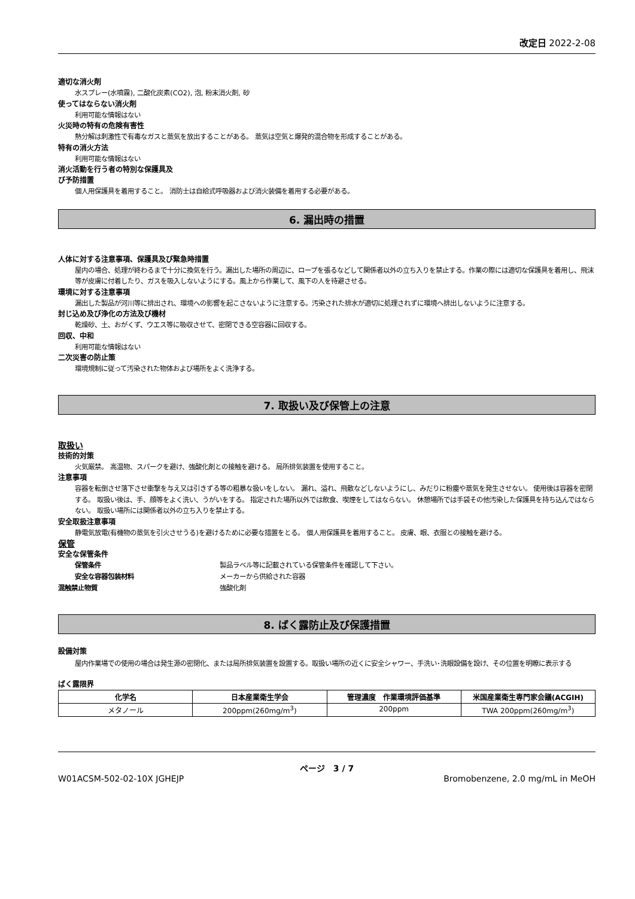改定日 2022-2-08
適切な消火剤
水スプレー(水噴霧), 二酸化炭素(CO2), 泡, 粉末消火剤, 砂
使ってはならない消火剤
利用可能な情報はない
火災時の特有の危険有害性
熱分解は刺激性で有毒なガスと蒸気を放出することがある。 蒸気は空気と爆発的混合物を形成することがある。
特有の消火方法
利用可能な情報はない
消火活動を行う者の特別な保護具及
び予防措置
個人用保護具を着用すること。 消防士は自給式呼吸器および消火装備を着用する必要がある。
6. 漏出時の措置
人体に対する注意事項、保護具及び緊急時措置
屋内の場合、処理が終わるまで十分に換気を行う。漏出した場所の周辺に、ロープを張るなどして関係者以外の立ち入りを禁止する。作業の際には適切な保護具を着用し、飛沫等が皮膚に付着したり、ガスを吸入しないようにする。風上から作業して、風下の人を待避させる。
環境に対する注意事項
漏出した製品が河川等に排出され、環境への影響を起こさないように注意する。汚染された排水が適切に処理されずに環境へ排出しないように注意する。
封じ込め及び浄化の方法及び機材
乾燥砂、土、おがくず、ウエス等に吸収させて、密閉できる空容器に回収する。
回収、中和
利用可能な情報はない
二次災害の防止策
環境規制に従って汚染された物体および場所をよく洗浄する。
7. 取扱い及び保管上の注意
取扱い
技術的対策
火気厳禁。 高温物、スパークを避け、強酸化剤との接触を避ける。 局所排気装置を使用すること。
注意事項
容器を転倒させ落下させ衝撃を与え又は引きずる等の粗暴な扱いをしない。 漏れ、溢れ、飛散などしないようにし、みだりに粉塵や蒸気を発生させない。 使用後は容器を密閉する。 取扱い後は、手、顔等をよく洗い、うがいをする。 指定された場所以外では飲食、喫煙をしてはならない。 休憩場所では手袋その他汚染した保護具を持ち込んではならない。 取扱い場所には関係者以外の立ち入りを禁止する。
安全取扱注意事項
静電気放電(有機物の蒸気を引火させうる)を避けるために必要な措置をとる。 個人用保護具を着用すること。 皮膚、眼、衣服との接触を避ける。
保管
安全な保管条件
保管条件 製品ラベル等に記載されている保管条件を確認して下さい。
安全な容器包装材料 メーカーから供給された容器
混触禁止物質 強酸化剤
8. ばく露防止及び保護措置
設備対策
屋内作業場での使用の場合は発生源の密閉化、または局所排気装置を設置する。取扱い場所の近くに安全シャワー、手洗い･洗眼設備を設け、その位置を明瞭に表示する
ばく露限界
| 化学名 | 日本産業衛生学会 | 管理濃度 作業環境評価基準 | 米国産業衛生専門家会議(ACGIH) |
| --- | --- | --- | --- |
| メタノール | 200ppm(260mg/m<sup>3</sup>) | 200ppm | TWA 200ppm(260mg/m<sup>3</sup>) |
ページ　3 / 7
W01ACSM-502-02-10X JGHEJP Bromobenzene, 2.0 mg/mL in MeOH